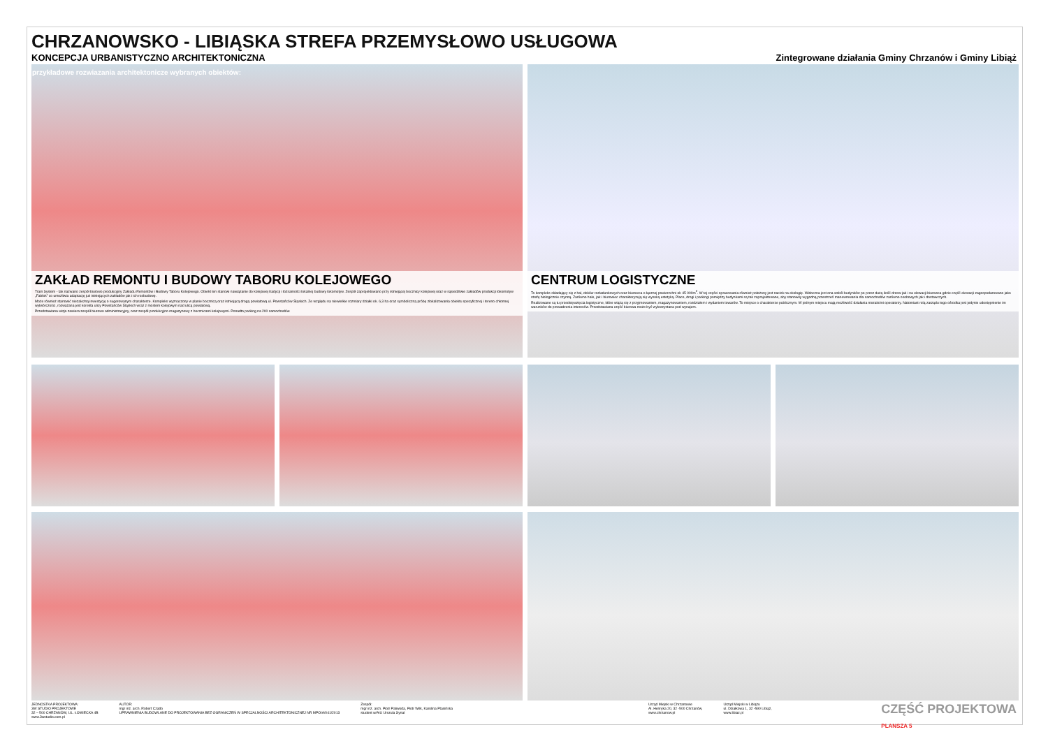CHRZANOWSKO - LIBIĄSKA STREFA PRZEMYSŁOWO USŁUGOWA
KONCEPCJA URBANISTYCZNO ARCHITEKTONICZNA Zintegrowane działania Gminy Chrzanów i Gminy Libiąż
przykładowe rozwiazania architektonicze wybranych obiektów:
ZAKŁAD REMONTU I BUDOWY TABORU KOLEJOWEGO
Train System - tak nazwano zespół biurowo produkcyjny Zakładu Remontów i Budowy Taboru Kolejowego. Obiekt ten stanowi nawiązanie do kolejowej tradycji i tożsamości lokalnej budowy lokomotyw. Zespół zaprojektowano przy istniejącej bocznicy kolejowej oraz w sąsiedztwie zakładów produkcji lokomotyw „Fablok” co umożliwia adaptację już istniejących zakładów jak i ich rozbudowę.
Może również stanowić niezależną inwestycję o sugerowanym charakterze. Kompleks wyznaczony w planie bocznicą oraz istniejącą drogą powiatową ul. Powstańców Śląskich. Ze względu na niewielkie rozmiary działki ok. 6,3 ha oraz symboliczną próbę zlokalizowania obiektu specyficznej i tereno chłonnej wytwórczości, rozważana jest korekta ulicy Powstańców Śląskich wraz z mostem kolejowym nad ulicą powiatową.
Przedstawiana wizja zawiera zespół biurowo administracyjny, oraz zespół produkcyjno magazynowy z bocznicami kolejowymi. Ponadto parking na 200 samochodów.
CENTRUM LOGISTYCZNE
To kompleks składający się z hal, doków rozładunkowych oraz biurowca o łącznej powierzchni ok 45 000m<sup>2</sup>. W tej części opracowania również położony jest nacisk na ekologię. Widoczna jest ona wokół budynków po przez dużą ilość drzew jak i na elewacji biurowca gdzie część elewacji zagospodarowano jako strefę biologicznie czynną. Zarówno hale, jak i biurowiec charakteryzują się wysoką estetyką. Place, drogi i parkingi pomiędzy budynkami są tak zaprojektowane, aby stanowiły wygodną przestrzeń manewrowania dla samochodów zarówno osobowych jak i dostawczych.
Realizowane są tu przedsięwzięcia logistyczne, które wiążą się z przyjmowaniem, magazynowaniem, rozdziałem i wydaniem towarów. To miejsce o charakterze publicznym. W jednym miejscu mają możliwość działania niezależni operatorzy. Natomiast rolą zarządu tego ośrodka jest jedynie udostępnienie im warunków do prowadzenia interesów. Przedstawiana część biurowa może być wykorzystana pod wynajem.
JEDNOSTKA PROJEKTOWA:
3W STUDIO PROJEKTOWE
32 – 500 CHRZANÓW, UL. ŁOWIECKA 4B
www.3wstudio.com.pl
AUTOR:
mgr inż. arch. Robert Czado
UPRAWNIENIA BUDOWLANE DO PROJEKTOWANIA BEZ OGRANICZEŃ W SPECJALNOŚCI ARCHITEKTONICZNEJ NR MPOIA/041/2013
Zespół:
mgr inż. arch. Piotr Paliwoda, Piotr Wilk, Karolina Ptasińska
student w/AiU Urszula Synal
Urząd Miejski w Chrzanowie
Al. Henryka 20, 32 -500 Chrzanów,
www.chrzanow.pl
Urząd Miejski w Libiążu
ul. Działkowa 1, 32 -590 Libiąż,
www.libiaz.pl
CZĘŚĆ PROJEKTOWA
PLANSZA 5